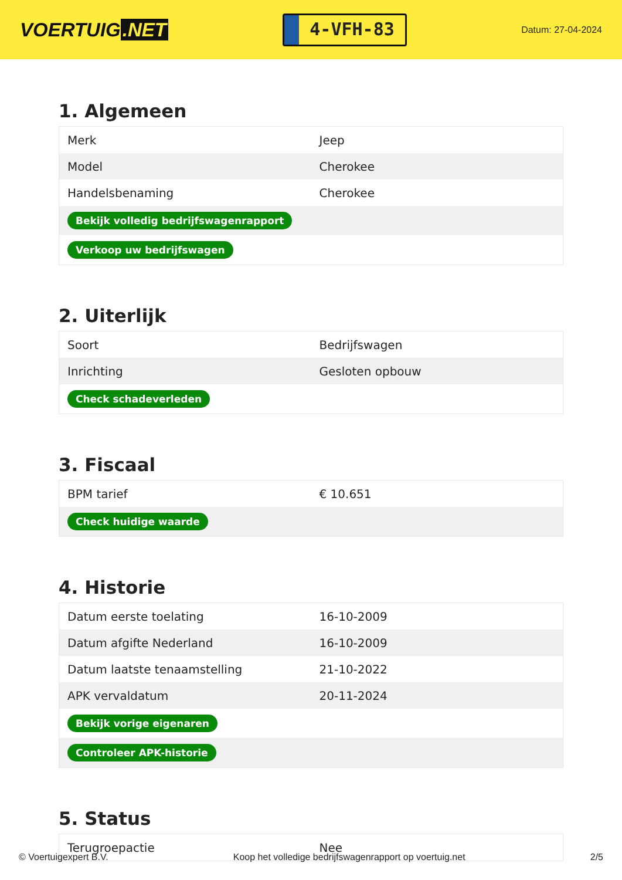VOERTUIG.NET
4-VFH-83
Datum: 27-04-2024
1. Algemeen
| Merk | Jeep |
| Model | Cherokee |
| Handelsbenaming | Cherokee |
| Bekijk volledig bedrijfswagenrapport | |
| Verkoop uw bedrijfswagen | |
2. Uiterlijk
| Soort | Bedrijfswagen |
| Inrichting | Gesloten opbouw |
| Check schadeverleden | |
3. Fiscaal
| BPM tarief | € 10.651 |
| Check huidige waarde | |
4. Historie
| Datum eerste toelating | 16-10-2009 |
| Datum afgifte Nederland | 16-10-2009 |
| Datum laatste tenaamstelling | 21-10-2022 |
| APK vervaldatum | 20-11-2024 |
| Bekijk vorige eigenaren | |
| Controleer APK-historie | |
5. Status
| Terugroepactie | Nee |
© Voertuigexpert B.V. Koop het volledige bedrijfswagenrapport op voertuig.net 2/5